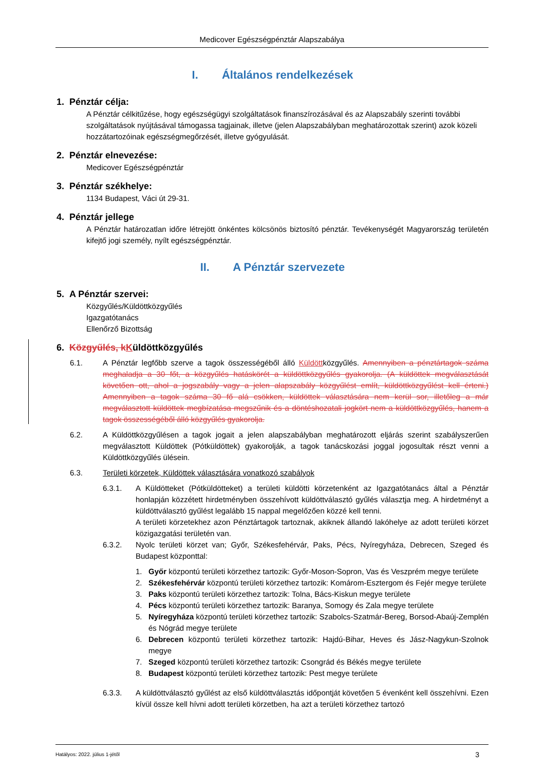Medicover Egészségpénztár Alapszabálya
I. Általános rendelkezések
1. Pénztár célja:
A Pénztár célkitűzése, hogy egészségügyi szolgáltatások finanszírozásával és az Alapszabály szerinti további szolgáltatások nyújtásával támogassa tagjainak, illetve (jelen Alapszabályban meghatározottak szerint) azok közeli hozzátartozóinak egészségmegőrzését, illetve gyógyulását.
2. Pénztár elnevezése:
Medicover Egészségpénztár
3. Pénztár székhelye:
1134 Budapest, Váci út 29-31.
4. Pénztár jellege
A Pénztár határozatlan időre létrejött önkéntes kölcsönös biztosító pénztár. Tevékenységét Magyarország területén kifejtő jogi személy, nyílt egészségpénztár.
II. A Pénztár szervezete
5. A Pénztár szervei:
Közgyűlés/Küldöttközgyűlés
Igazgatótanács
Ellenőrző Bizottság
6. Közgyűlés, kKüldöttközgyűlés
6.1. A Pénztár legfőbb szerve a tagok összességéből álló Küldöttközgyűlés. Amennyiben a pénztártagok száma meghaladja a 30 főt, a közgyűlés hatáskörét a küldöttközgyűlés gyakorolja. (A küldöttek megválasztását követően ott, ahol a jogszabály vagy a jelen alapszabály közgyűlést említ, küldöttközgyűlést kell érteni.) Amennyiben a tagok száma 30 fő alá csökken, küldöttek választására nem kerül sor, illetőleg a már megválasztott küldöttek megbízatása megszűnik és a döntéshozatali jogkört nem a küldöttközgyűlés, hanem a tagok összességéből álló közgyűlés gyakorolja.
6.2. A Küldöttközgyűlésen a tagok jogait a jelen alapszabályban meghatározott eljárás szerint szabályszerűen megválasztott Küldöttek (Pótküldöttek) gyakorolják, a tagok tanácskozási joggal jogosultak részt venni a Küldöttközgyűlés ülésein.
6.3. Területi körzetek, Küldöttek választására vonatkozó szabályok
6.3.1. A Küldötteket (Pótküldötteket) a területi küldötti körzetenként az Igazgatótanács által a Pénztár honlapján közzétett hirdetményben összehívott küldöttválasztó gyűlés választja meg. A hirdetményt a küldöttválasztó gyűlést legalább 15 nappal megelőzően közzé kell tenni.
A területi körzetekhez azon Pénztártagok tartoznak, akiknek állandó lakóhelye az adott területi körzet közigazgatási területén van.
6.3.2. Nyolc területi körzet van; Győr, Székesfehérvár, Paks, Pécs, Nyíregyháza, Debrecen, Szeged és Budapest központtal:
1. Győr központú területi körzethez tartozik: Győr-Moson-Sopron, Vas és Veszprém megye területe
2. Székesfehérvár központú területi körzethez tartozik: Komárom-Esztergom és Fejér megye területe
3. Paks központú területi körzethez tartozik: Tolna, Bács-Kiskun megye területe
4. Pécs központú területi körzethez tartozik: Baranya, Somogy és Zala megye területe
5. Nyíregyháza központú területi körzethez tartozik: Szabolcs-Szatmár-Bereg, Borsod-Abaúj-Zemplén és Nógrád megye területe
6. Debrecen központú területi körzethez tartozik: Hajdú-Bihar, Heves és Jász-Nagykun-Szolnok megye
7. Szeged központú területi körzethez tartozik: Csongrád és Békés megye területe
8. Budapest központú területi körzethez tartozik: Pest megye területe
6.3.3. A küldöttválasztó gyűlést az első küldöttválasztás időpontját követően 5 évenként kell összehívni. Ezen kívül össze kell hívni adott területi körzetben, ha azt a területi körzethez tartozó
Hatályos: 2022. július 1-jétől 3